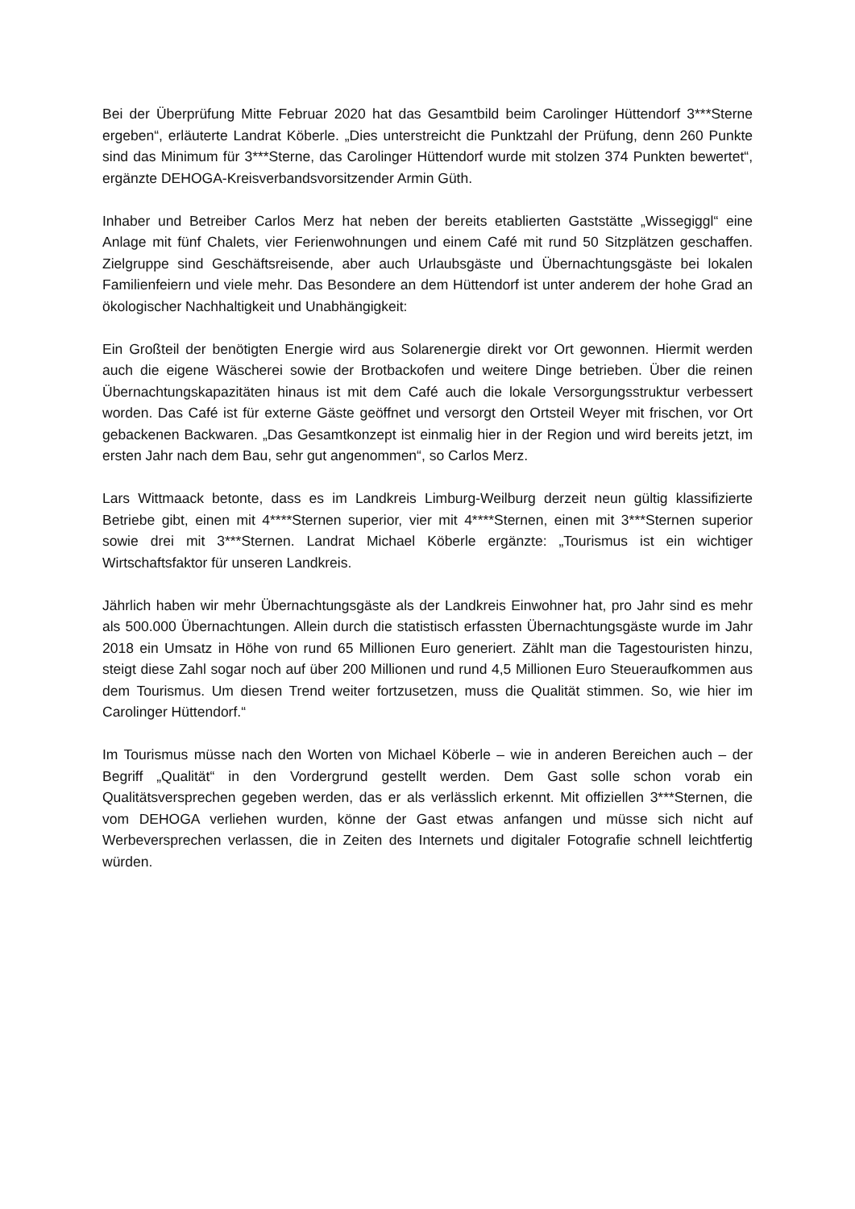Bei der Überprüfung Mitte Februar 2020 hat das Gesamtbild beim Carolinger Hüttendorf 3***Sterne ergeben“, erläuterte Landrat Köberle. „Dies unterstreicht die Punktzahl der Prüfung, denn 260 Punkte sind das Minimum für 3***Sterne, das Carolinger Hüttendorf wurde mit stolzen 374 Punkten bewertet“, ergänzte DEHOGA-Kreisverbandsvorsitzender Armin Güth.
Inhaber und Betreiber Carlos Merz hat neben der bereits etablierten Gaststätte „Wissegiggl“ eine Anlage mit fünf Chalets, vier Ferienwohnungen und einem Café mit rund 50 Sitzplätzen geschaffen. Zielgruppe sind Geschäftsreisende, aber auch Urlaubsgäste und Übernachtungsgäste bei lokalen Familienfeiern und viele mehr. Das Besondere an dem Hüttendorf ist unter anderem der hohe Grad an ökologischer Nachhaltigkeit und Unabhängigkeit:
Ein Großteil der benötigten Energie wird aus Solarenergie direkt vor Ort gewonnen. Hiermit werden auch die eigene Wäscherei sowie der Brotbackofen und weitere Dinge betrieben. Über die reinen Übernachtungskapazitäten hinaus ist mit dem Café auch die lokale Versorgungsstruktur verbessert worden. Das Café ist für externe Gäste geöffnet und versorgt den Ortsteil Weyer mit frischen, vor Ort gebackenen Backwaren. „Das Gesamtkonzept ist einmalig hier in der Region und wird bereits jetzt, im ersten Jahr nach dem Bau, sehr gut angenommen“, so Carlos Merz.
Lars Wittmaack betonte, dass es im Landkreis Limburg-Weilburg derzeit neun gültig klassifizierte Betriebe gibt, einen mit 4****Sternen superior, vier mit 4****Sternen, einen mit 3***Sternen superior sowie drei mit 3***Sternen. Landrat Michael Köberle ergänzte: „Tourismus ist ein wichtiger Wirtschaftsfaktor für unseren Landkreis.
Jährlich haben wir mehr Übernachtungsgäste als der Landkreis Einwohner hat, pro Jahr sind es mehr als 500.000 Übernachtungen. Allein durch die statistisch erfassten Übernachtungsgäste wurde im Jahr 2018 ein Umsatz in Höhe von rund 65 Millionen Euro generiert. Zählt man die Tagestouristen hinzu, steigt diese Zahl sogar noch auf über 200 Millionen und rund 4,5 Millionen Euro Steueraufkommen aus dem Tourismus. Um diesen Trend weiter fortzusetzen, muss die Qualität stimmen. So, wie hier im Carolinger Hüttendorf.“
Im Tourismus müsse nach den Worten von Michael Köberle – wie in anderen Bereichen auch – der Begriff „Qualität“ in den Vordergrund gestellt werden. Dem Gast solle schon vorab ein Qualitätsversprechen gegeben werden, das er als verlässlich erkennt. Mit offiziellen 3***Sternen, die vom DEHOGA verliehen wurden, könne der Gast etwas anfangen und müsse sich nicht auf Werbeversprechen verlassen, die in Zeiten des Internets und digitaler Fotografie schnell leichtfertig würden.